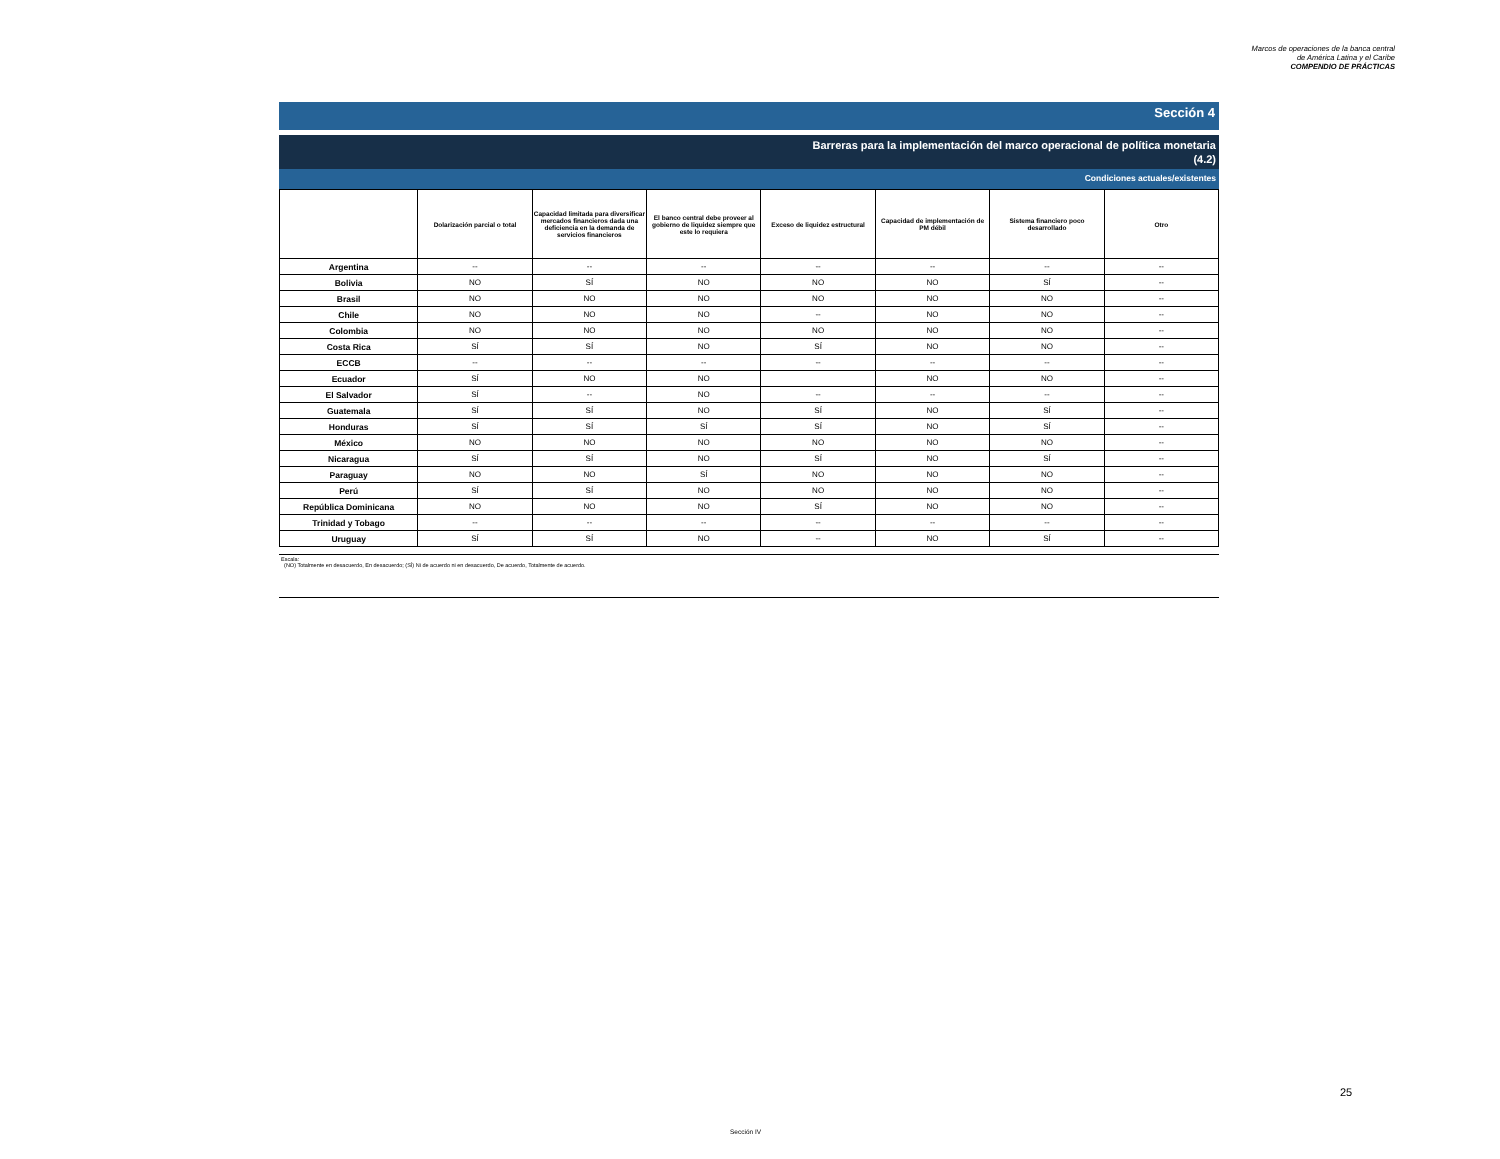Marcos de operaciones de la banca central
de América Latina y el Caribe
COMPENDIO DE PRÁCTICAS
Sección 4
Barreras para la implementación del marco operacional de política monetaria
(4.2)
Condiciones actuales/existentes
| | Dolarización parcial o total | Capacidad limitada para diversificar mercados financieros dada una deficiencia en la demanda de servicios financieros | El banco central debe proveer al gobierno de liquidez siempre que este lo requiera | Exceso de liquidez estructural | Capacidad de implementación de PM débil | Sistema financiero poco desarrollado | Otro |
| --- | --- | --- | --- | --- | --- | --- | --- |
| Argentina | -- | -- | -- | -- | -- | -- | -- |
| Bolivia | NO | SÍ | NO | NO | NO | SÍ | -- |
| Brasil | NO | NO | NO | NO | NO | NO | -- |
| Chile | NO | NO | NO | -- | NO | NO | -- |
| Colombia | NO | NO | NO | NO | NO | NO | -- |
| Costa Rica | SÍ | SÍ | NO | SÍ | NO | NO | -- |
| ECCB | -- | -- | -- | -- | -- | -- | -- |
| Ecuador | SÍ | NO | NO | | NO | NO | -- |
| El Salvador | SÍ | -- | NO | -- | -- | -- | -- |
| Guatemala | SÍ | SÍ | NO | SÍ | NO | SÍ | -- |
| Honduras | SÍ | SÍ | SÍ | SÍ | NO | SÍ | -- |
| México | NO | NO | NO | NO | NO | NO | -- |
| Nicaragua | SÍ | SÍ | NO | SÍ | NO | SÍ | -- |
| Paraguay | NO | NO | SÍ | NO | NO | NO | -- |
| Perú | SÍ | SÍ | NO | NO | NO | NO | -- |
| República Dominicana | NO | NO | NO | SÍ | NO | NO | -- |
| Trinidad y Tobago | -- | -- | -- | -- | -- | -- | -- |
| Uruguay | SÍ | SÍ | NO | -- | NO | SÍ | -- |
Escala:
(NO) Totalmente en desacuerdo, En desacuerdo; (SÍ) Ni de acuerdo ni en desacuerdo, De acuerdo, Totalmente de acuerdo.
25
Sección IV